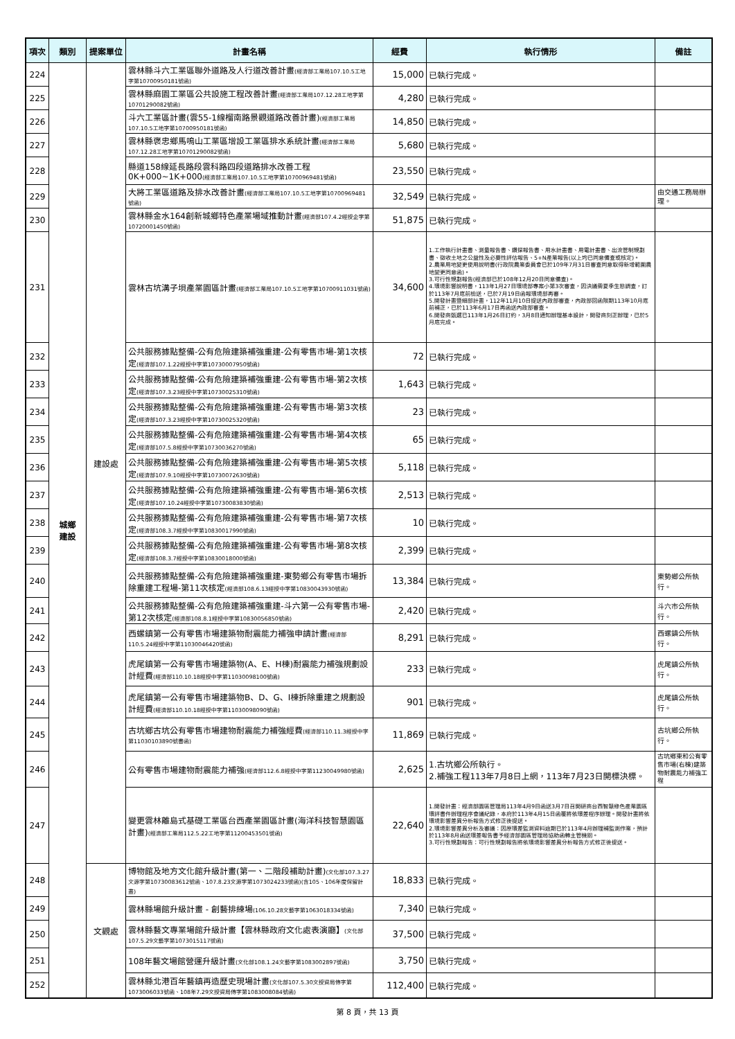| 項次 | 類別 | 提案單位 | 計畫名稱 | 經費 | 執行情形 | 備註 |
| --- | --- | --- | --- | --- | --- | --- |
| 224 | 城鄉 建設 | 建設處 | 雲林縣斗六工業區聯外道路及人行道改善計畫 (經濟部工業局107.10.5工地字第10700950181號函) | 15,000 | 已執行完成。 | |
| 225 | | | 雲林縣麻園工業區公共設施工程改善計畫 (經濟部工業局107.12.28工地字第10701290082號函) | 4,280 | 已執行完成。 | |
| 226 | | | 斗六工業區計畫(雲55-1線榴南路景觀道路改善計畫) (經濟部工業局107.10.5工地字第10700950181號函) | 14,850 | 已執行完成。 | |
| 227 | | | 雲林縣褒忠鄉馬鳴山工業區增設工業區排水系統計畫 (經濟部工業局107.12.28工地字第10701290082號函) | 5,680 | 已執行完成。 | |
| 228 | | | 縣道158線延長路段雲科路四段道路排水改善工程0K+000~1K+000 (經濟部工業局107.10.5工地字第10700969481號函) | 23,550 | 已執行完成。 | |
| 229 | | | 大將工業區道路及排水改善計畫 (經濟部工業局107.10.5工地字第10700969481號函) | 32,549 | 已執行完成。 | 由交通工務局辦理。 |
| 230 | | | 雲林縣金水164創新城鄉特色產業場域推動計畫 (經濟部107.4.2經授企字第10720001450號函) | 51,875 | 已執行完成。 | |
| 231 | | | 雲林古坑溝子垻產業園區計畫 (經濟部工業局107.10.5工地字第10700911031號函) | 34,600 | 1.工作執行計畫書、測量報告書、鑽探報告書、用水計畫書、用電計畫書、出流管制規劃書、徵收土地之公益性及必要性評估報告、5+N產業報告(以上均已同意備查或核定)。 2.農業用地變更使用說明書(行政院農業委員會已於109年7月31日審查同意取得新增範圍農地變更同意函)。 3.可行性規劃報告(經濟部已於108年12月20日同意備查)。 4.環境影響說明書，113年1月27日環境部專案小第3次審查，因決議需夏季生態調查，訂於113年7月底前檢送，已於7月19日函報環境部再審。 5.開發計畫暨細部計畫，112年11月10日提送內政部審查，內政部回函限期113年10月底前補正，已於113年6月17日再函送內政部審查。 6.開發商甄選已113年1月26日訂約，3月8日通知辦理基本設計，開發商刻正辦理，已於5月底完成。 | |
| 232 | | | 公共服務據點整備-公有危險建築補強重建-公有零售市場-第1次核定 (經濟部107.1.22經授中字第10730007950號函) | 72 | 已執行完成。 | |
| 233 | | | 公共服務據點整備-公有危險建築補強重建-公有零售市場-第2次核定 (經濟部107.3.23經授中字第10730025310號函) | 1,643 | 已執行完成。 | |
| 234 | | | 公共服務據點整備-公有危險建築補強重建-公有零售市場-第3次核定 (經濟部107.3.23經授中字第10730025320號函) | 23 | 已執行完成。 | |
| 235 | | | 公共服務據點整備-公有危險建築補強重建-公有零售市場-第4次核定 (經濟部107.5.8經授中字第10730036270號函) | 65 | 已執行完成。 | |
| 236 | | | 公共服務據點整備-公有危險建築補強重建-公有零售市場-第5次核定 (經濟部107.9.10經授中字第10730072630號函) | 5,118 | 已執行完成。 | |
| 237 | | | 公共服務據點整備-公有危險建築補強重建-公有零售市場-第6次核定 (經濟部107.10.24經授中字第10730083830號函) | 2,513 | 已執行完成。 | |
| 238 | | | 公共服務據點整備-公有危險建築補強重建-公有零售市場-第7次核定 (經濟部108.3.7經授中字第10830017990號函) | 10 | 已執行完成。 | |
| 239 | | | 公共服務據點整備-公有危險建築補強重建-公有零售市場-第8次核定 (經濟部108.3.7經授中字第10830018000號函) | 2,399 | 已執行完成。 | |
| 240 | | | 公共服務據點整備-公有危險建築補強重建-東勢鄉公有零售市場拆除重建工程場-第11次核定 (經濟部108.6.13經授中字第10830043930號函) | 13,384 | 已執行完成。 | 東勢鄉公所執行。 |
| 241 | | | 公共服務據點整備-公有危險建築補強重建-斗六第一公有零售市場-第12次核定 (經濟部108.8.1經授中字第10830056850號函) | 2,420 | 已執行完成。 | 斗六市公所執行。 |
| 242 | | | 西螺鎮第一公有零售市場建築物耐震能力補強申請計畫 (經濟部110.5.24經授中字第11030046420號函) | 8,291 | 已執行完成。 | 西螺鎮公所執行。 |
| 243 | | | 虎尾鎮第一公有零售市場建築物(A、E、H棟)耐震能力補強規劃設計經費 (經濟部110.10.18經授中字第11030098100號函) | 233 | 已執行完成。 | 虎尾鎮公所執行。 |
| 244 | | | 虎尾鎮第一公有零售市場建築物B、D、G、I棟拆除重建之規劃設計經費 (經濟部110.10.18經授中字第11030098090號函) | 901 | 已執行完成。 | 虎尾鎮公所執行。 |
| 245 | | | 古坑鄉古坑公有零售市場建物耐震能力補強經費 (經濟部110.11.3經授中字第11030103890號書函) | 11,869 | 已執行完成。 | 古坑鄉公所執行。 |
| 246 | | | 公有零售市場建物耐震能力補強 (經濟部112.6.8經授中字第11230049980號函) | 2,625 | 1.古坑鄉公所執行。 2.補強工程113年7月8日上網，113年7月23日開標決標。 | 古坑鄉東和公有零售市場(右棟)建築物耐震能力補強工程 |
| 247 | | | 變更雲林離島式基礎工業區台西產業園區計畫(海洋科技智慧園區計畫) (經濟部工業局112.5.22工地字第11200453501號函) | 22,640 | 1.開發計畫：經濟部園區管理局113年4月9日函送3月7日召開研商台西智慧綠色產業園區環評書件辦理程序會議紀錄，本府於113年4月15日函覆將依環差程序辦理。開發計畫將依環境影響差異分析報告方式修正後提送。 2.環境影響差異分析及審議：因原環差監測資料逾期已於113年4月辦理補監測作業，預計於113年8月函送環差報告書予經濟部園區管理局協助函轉主管機關。 3.可行性規劃報告：可行性規劃報告將依環境影響差異分析報告方式修正後提送。 | |
| 248 | | 文觀處 | 博物館及地方文化館升級計畫(第一、二階段補助計畫) (文化部107.3.27文源字第10730083612號函、107.8.23文源字第1073024233號函)(含105、106年度保留計畫) | 18,833 | 已執行完成。 | |
| 249 | | | 雲林縣場館升級計畫 - 創藝排練場 (106.10.28文藝字第1063018334號函) | 7,340 | 已執行完成。 | |
| 250 | | | 雲林縣藝文專業場館升級計畫【雲林縣政府文化處表演廳】 (文化部107.5.29文藝字第1073015117號函) | 37,500 | 已執行完成。 | |
| 251 | | | 108年藝文場館營運升級計畫 (文化部108.1.24文藝字第1083002897號函) | 3,750 | 已執行完成。 | |
| 252 | | | 雲林縣北港百年藝鎮再造歷史現場計畫 (文化部107.5.30文授資局傳字第1073006033號函、108年7.29文授資局傳字第1083008084號函) | 112,400 | 已執行完成。 | |
第 8 頁，共 13 頁